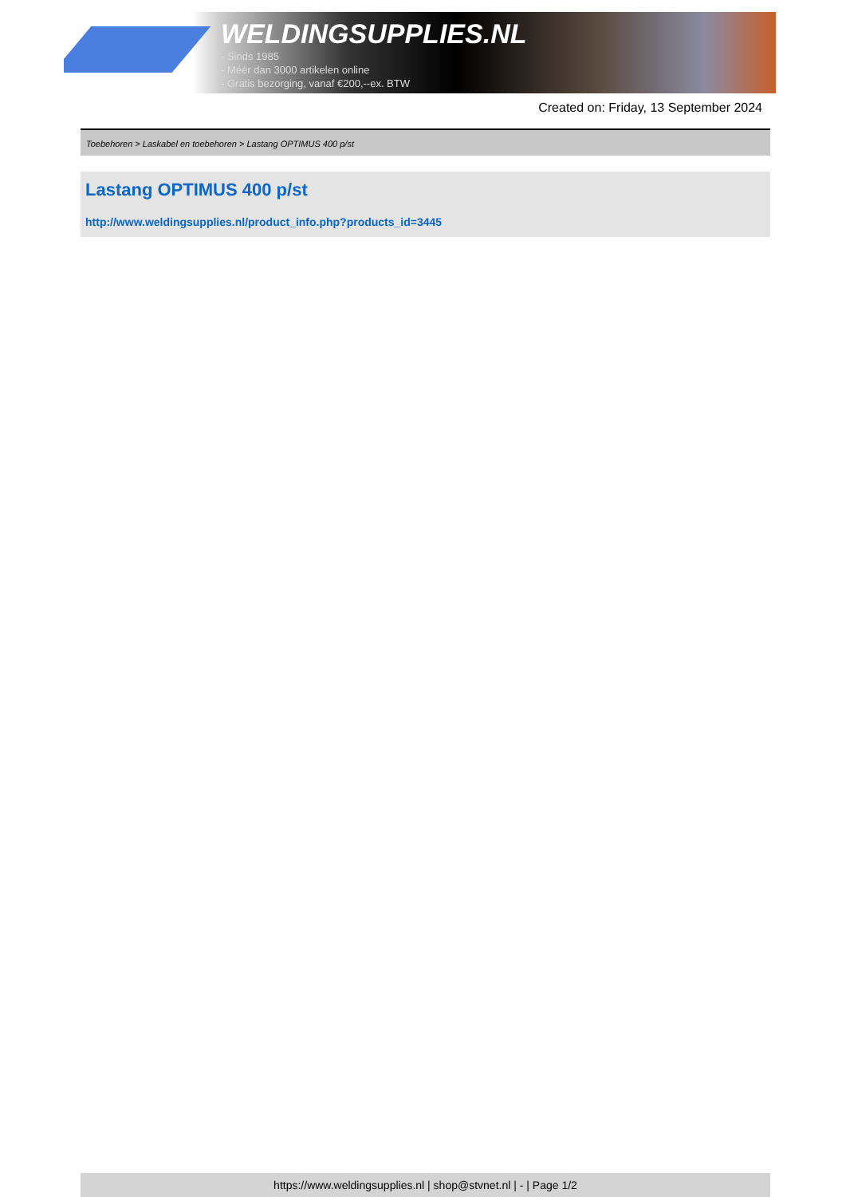WELDINGSUPPLIES.NL
- Sinds 1985
- Méér dan 3000 artikelen online
- Gratis bezorging, vanaf €200,--ex. BTW
Created on: Friday, 13 September 2024
Toebehoren > Laskabel en toebehoren > Lastang OPTIMUS 400 p/st
Lastang OPTIMUS 400 p/st
http://www.weldingsupplies.nl/product_info.php?products_id=3445
https://www.weldingsupplies.nl | shop@stvnet.nl | - | Page 1/2